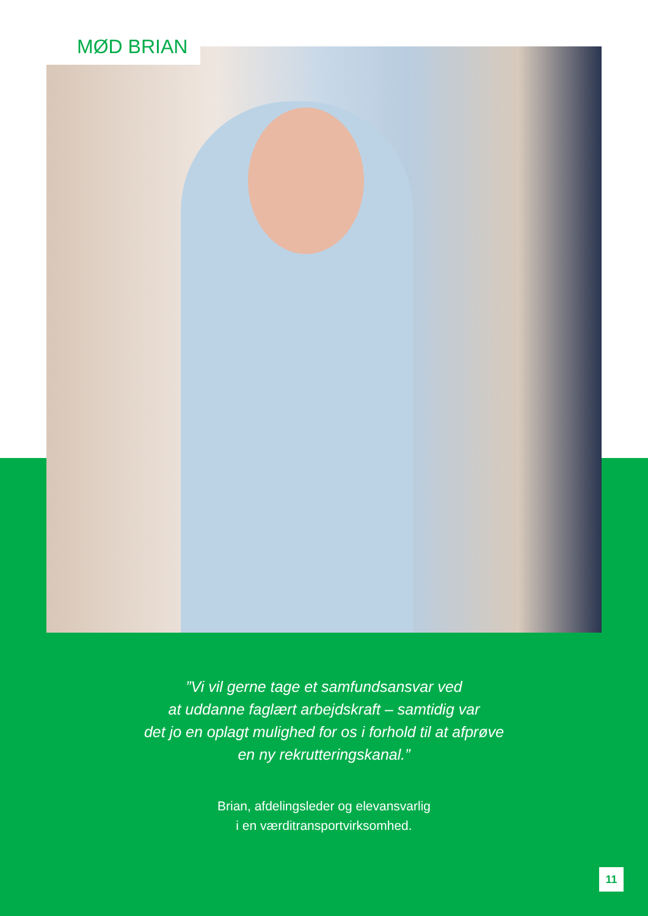MØD BRIAN
”Vi vil gerne tage et samfundsansvar ved
at uddanne faglært arbejdskraft – samtidig var
det jo en oplagt mulighed for os i forhold til at afprøve
en ny rekrutteringskanal.”
Brian, afdelingsleder og elevansvarlig
i en værditransportvirksomhed.
11